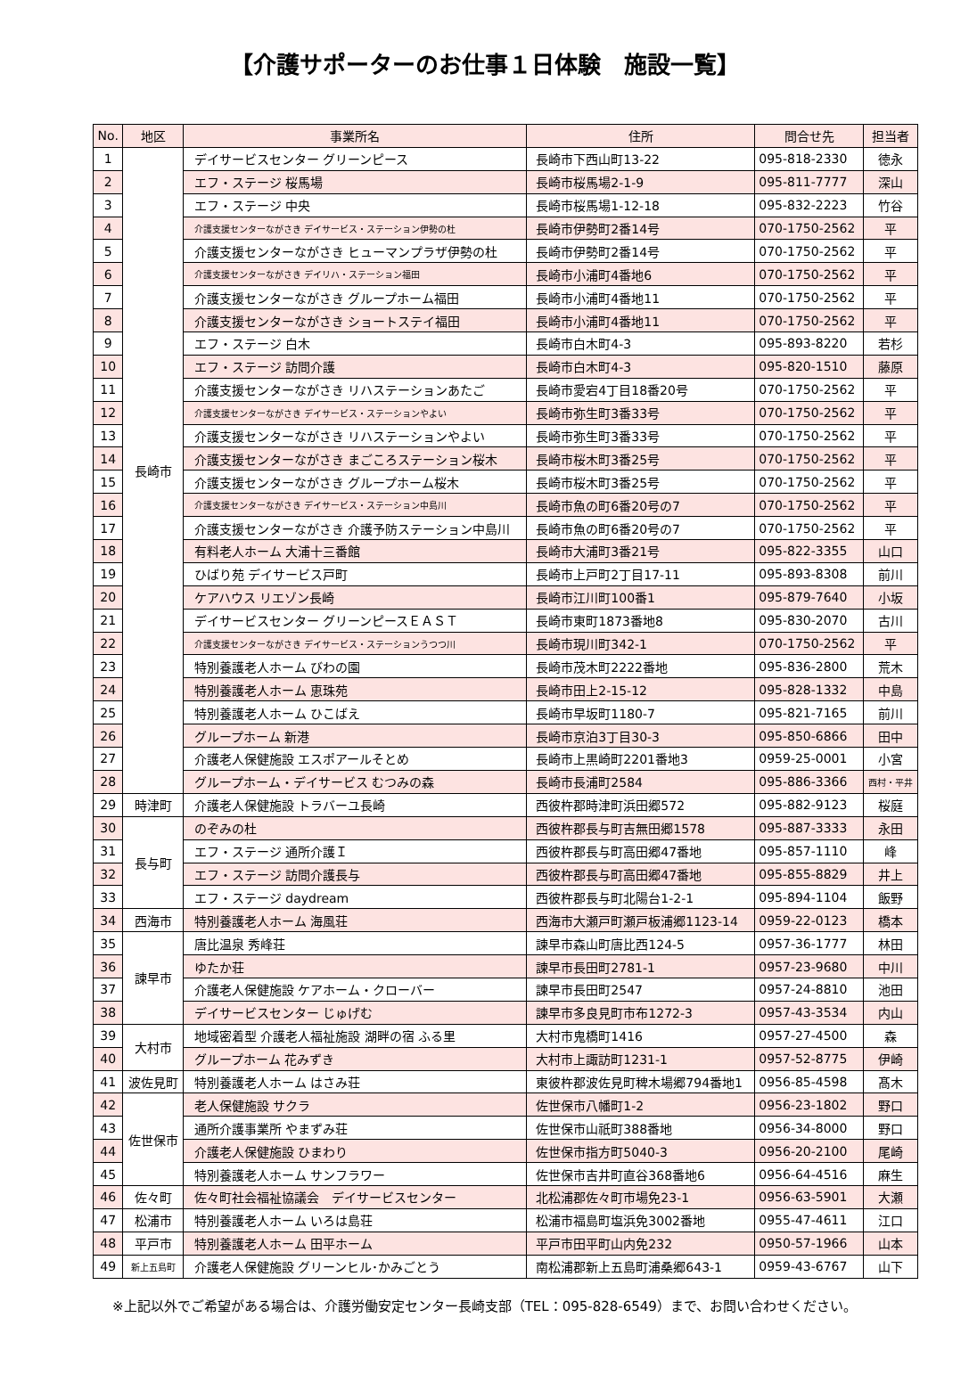【介護サポーターのお仕事１日体験　施設一覧】
| No. | 地区 | 事業所名 | 住所 | 問合せ先 | 担当者 |
| --- | --- | --- | --- | --- | --- |
| 1 | 長崎市 | デイサービスセンター グリーンピース | 長崎市下西山町13-22 | 095-818-2330 | 徳永 |
| 2 | | エフ・ステージ 桜馬場 | 長崎市桜馬場2-1-9 | 095-811-7777 | 深山 |
| 3 | | エフ・ステージ 中央 | 長崎市桜馬場1-12-18 | 095-832-2223 | 竹谷 |
| 4 | | 介護支援センターながさき デイサービス・ステーション伊勢の杜 | 長崎市伊勢町2番14号 | 070-1750-2562 | 平 |
| 5 | | 介護支援センターながさき ヒューマンプラザ伊勢の杜 | 長崎市伊勢町2番14号 | 070-1750-2562 | 平 |
| 6 | | 介護支援センターながさき デイリハ・ステーション福田 | 長崎市小浦町4番地6 | 070-1750-2562 | 平 |
| 7 | | 介護支援センターながさき グループホーム福田 | 長崎市小浦町4番地11 | 070-1750-2562 | 平 |
| 8 | | 介護支援センターながさき ショートステイ福田 | 長崎市小浦町4番地11 | 070-1750-2562 | 平 |
| 9 | | エフ・ステージ 白木 | 長崎市白木町4-3 | 095-893-8220 | 若杉 |
| 10 | | エフ・ステージ 訪問介護 | 長崎市白木町4-3 | 095-820-1510 | 藤原 |
| 11 | | 介護支援センターながさき リハステーションあたご | 長崎市愛宕4丁目18番20号 | 070-1750-2562 | 平 |
| 12 | | 介護支援センターながさき デイサービス・ステーションやよい | 長崎市弥生町3番33号 | 070-1750-2562 | 平 |
| 13 | | 介護支援センターながさき リハステーションやよい | 長崎市弥生町3番33号 | 070-1750-2562 | 平 |
| 14 | | 介護支援センターながさき まごころステーション桜木 | 長崎市桜木町3番25号 | 070-1750-2562 | 平 |
| 15 | | 介護支援センターながさき グループホーム桜木 | 長崎市桜木町3番25号 | 070-1750-2562 | 平 |
| 16 | | 介護支援センターながさき デイサービス・ステーション中島川 | 長崎市魚の町6番20号の7 | 070-1750-2562 | 平 |
| 17 | | 介護支援センターながさき 介護予防ステーション中島川 | 長崎市魚の町6番20号の7 | 070-1750-2562 | 平 |
| 18 | | 有料老人ホーム 大浦十三番館 | 長崎市大浦町3番21号 | 095-822-3355 | 山口 |
| 19 | | ひばり苑 デイサービス戸町 | 長崎市上戸町2丁目17-11 | 095-893-8308 | 前川 |
| 20 | | ケアハウス リエゾン長崎 | 長崎市江川町100番1 | 095-879-7640 | 小坂 |
| 21 | | デイサービスセンター グリーンピースＥＡＳＴ | 長崎市東町1873番地8 | 095-830-2070 | 古川 |
| 22 | | 介護支援センターながさき デイサービス・ステーションうつつ川 | 長崎市現川町342-1 | 070-1750-2562 | 平 |
| 23 | | 特別養護老人ホーム びわの園 | 長崎市茂木町2222番地 | 095-836-2800 | 荒木 |
| 24 | | 特別養護老人ホーム 恵珠苑 | 長崎市田上2-15-12 | 095-828-1332 | 中島 |
| 25 | | 特別養護老人ホーム ひこばえ | 長崎市早坂町1180-7 | 095-821-7165 | 前川 |
| 26 | | グループホーム 新港 | 長崎市京泊3丁目30-3 | 095-850-6866 | 田中 |
| 27 | | 介護老人保健施設 エスポアールそとめ | 長崎市上黒崎町2201番地3 | 0959-25-0001 | 小宮 |
| 28 | | グループホーム・デイサービス むつみの森 | 長崎市長浦町2584 | 095-886-3366 | 西村・平井 |
| 29 | 時津町 | 介護老人保健施設 トラバーユ長崎 | 西彼杵郡時津町浜田郷572 | 095-882-9123 | 桜庭 |
| 30 | 長与町 | のぞみの杜 | 西彼杵郡長与町吉無田郷1578 | 095-887-3333 | 永田 |
| 31 | | エフ・ステージ 通所介護Ｉ | 西彼杵郡長与町高田郷47番地 | 095-857-1110 | 峰 |
| 32 | | エフ・ステージ 訪問介護長与 | 西彼杵郡長与町高田郷47番地 | 095-855-8829 | 井上 |
| 33 | | エフ・ステージ daydream | 西彼杵郡長与町北陽台1-2-1 | 095-894-1104 | 飯野 |
| 34 | 西海市 | 特別養護老人ホーム 海風荘 | 西海市大瀬戸町瀬戸板浦郷1123-14 | 0959-22-0123 | 橋本 |
| 35 | 諫早市 | 唐比温泉 秀峰荘 | 諫早市森山町唐比西124-5 | 0957-36-1777 | 林田 |
| 36 | | ゆたか荘 | 諫早市長田町2781-1 | 0957-23-9680 | 中川 |
| 37 | | 介護老人保健施設 ケアホーム・クローバー | 諫早市長田町2547 | 0957-24-8810 | 池田 |
| 38 | | デイサービスセンター じゅげむ | 諫早市多良見町市布1272-3 | 0957-43-3534 | 内山 |
| 39 | 大村市 | 地域密着型 介護老人福祉施設 湖畔の宿 ふる里 | 大村市鬼橋町1416 | 0957-27-4500 | 森 |
| 40 | | グループホーム 花みずき | 大村市上諏訪町1231-1 | 0957-52-8775 | 伊崎 |
| 41 | 波佐見町 | 特別養護老人ホーム はさみ荘 | 東彼杵郡波佐見町稗木場郷794番地1 | 0956-85-4598 | 髙木 |
| 42 | 佐世保市 | 老人保健施設 サクラ | 佐世保市八幡町1-2 | 0956-23-1802 | 野口 |
| 43 | | 通所介護事業所 やまずみ荘 | 佐世保市山祇町388番地 | 0956-34-8000 | 野口 |
| 44 | | 介護老人保健施設 ひまわり | 佐世保市指方町5040-3 | 0956-20-2100 | 尾崎 |
| 45 | | 特別養護老人ホーム サンフラワー | 佐世保市吉井町直谷368番地6 | 0956-64-4516 | 麻生 |
| 46 | 佐々町 | 佐々町社会福祉協議会 デイサービスセンター | 北松浦郡佐々町市場免23-1 | 0956-63-5901 | 大瀬 |
| 47 | 松浦市 | 特別養護老人ホーム いろは島荘 | 松浦市福島町塩浜免3002番地 | 0955-47-4611 | 江口 |
| 48 | 平戸市 | 特別養護老人ホーム 田平ホーム | 平戸市田平町山内免232 | 0950-57-1966 | 山本 |
| 49 | 新上五島町 | 介護老人保健施設 グリーンヒル･かみごとう | 南松浦郡新上五島町浦桑郷643-1 | 0959-43-6767 | 山下 |
※上記以外でご希望がある場合は、介護労働安定センター長崎支部（TEL：095-828-6549）まで、お問い合わせください。